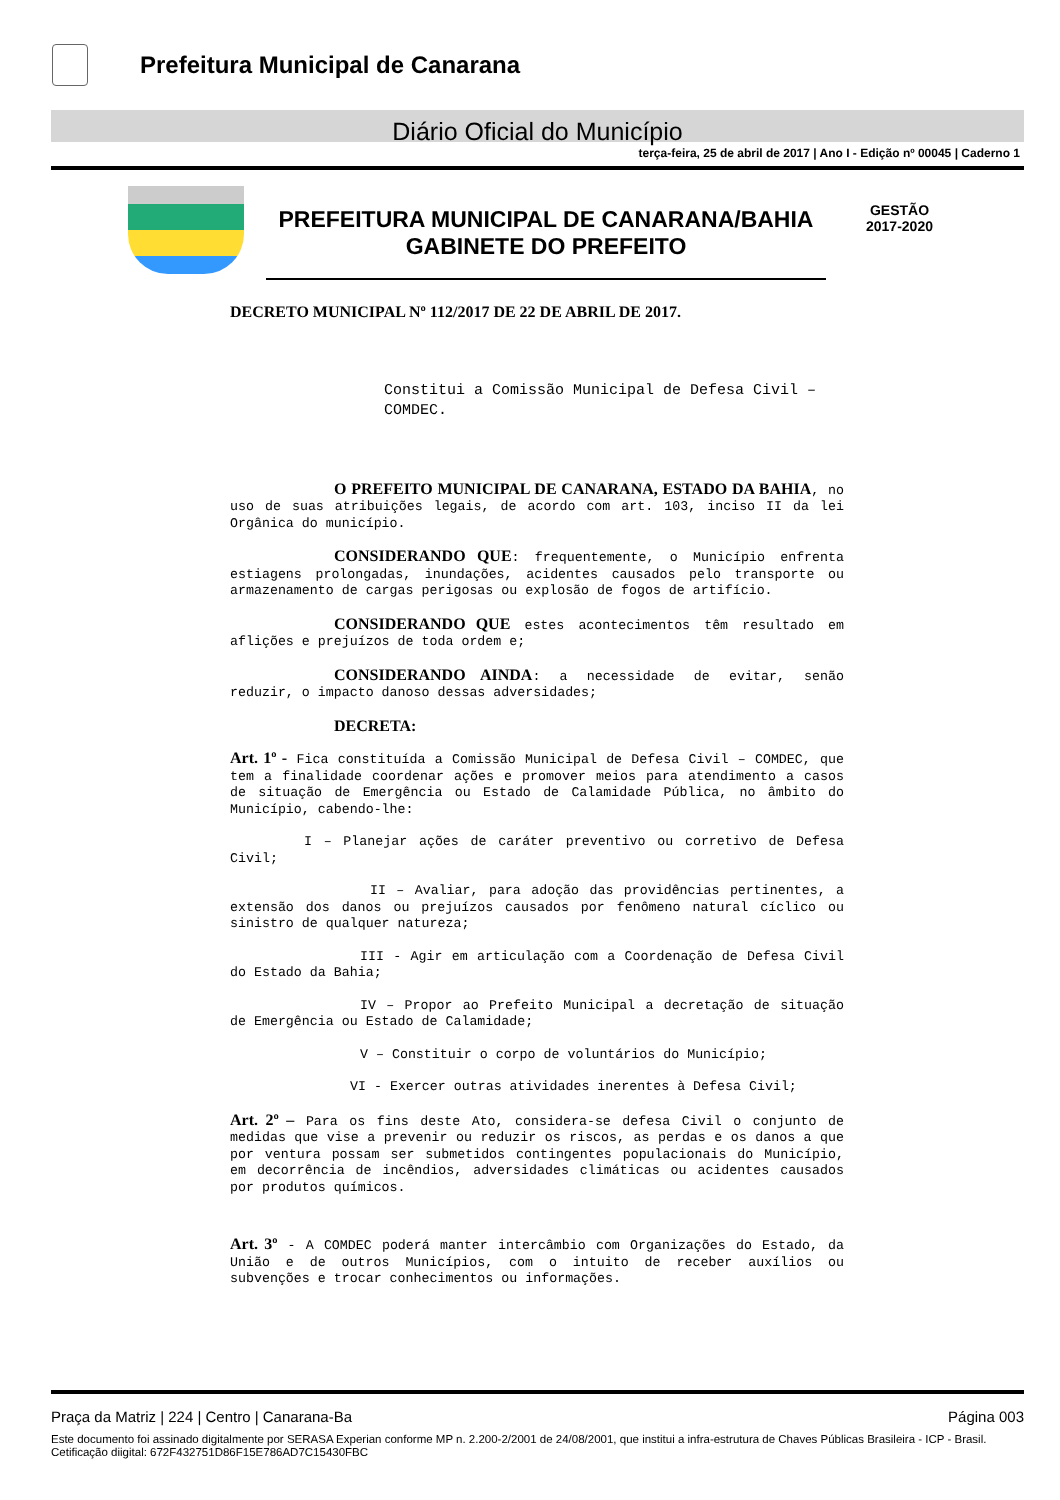Prefeitura Municipal de Canarana
Diário Oficial do Município
terça-feira, 25 de abril de 2017 | Ano I - Edição nº 00045 | Caderno 1
PREFEITURA MUNICIPAL DE CANARANA/BAHIA
GABINETE DO PREFEITO
GESTÃO
2017-2020
DECRETO MUNICIPAL Nº 112/2017 DE 22 DE ABRIL DE 2017.
Constitui a Comissão Municipal de Defesa Civil – COMDEC.
O PREFEITO MUNICIPAL DE CANARANA, ESTADO DA BAHIA, no uso de suas atribuições legais, de acordo com art. 103, inciso II da lei Orgânica do município.
CONSIDERANDO QUE: frequentemente, o Município enfrenta estiagens prolongadas, inundações, acidentes causados pelo transporte ou armazenamento de cargas perigosas ou explosão de fogos de artifício.
CONSIDERANDO QUE estes acontecimentos têm resultado em aflições e prejuízos de toda ordem e;
CONSIDERANDO AINDA: a necessidade de evitar, senão reduzir, o impacto danoso dessas adversidades;
DECRETA:
Art. 1º - Fica constituída a Comissão Municipal de Defesa Civil – COMDEC, que tem a finalidade coordenar ações e promover meios para atendimento a casos de situação de Emergência ou Estado de Calamidade Pública, no âmbito do Município, cabendo-lhe:
I – Planejar ações de caráter preventivo ou corretivo de Defesa Civil;
II – Avaliar, para adoção das providências pertinentes, a extensão dos danos ou prejuízos causados por fenômeno natural cíclico ou sinistro de qualquer natureza;
III - Agir em articulação com a Coordenação de Defesa Civil do Estado da Bahia;
IV – Propor ao Prefeito Municipal a decretação de situação de Emergência ou Estado de Calamidade;
V – Constituir o corpo de voluntários do Município;
VI - Exercer outras atividades inerentes à Defesa Civil;
Art. 2º – Para os fins deste Ato, considera-se defesa Civil o conjunto de medidas que vise a prevenir ou reduzir os riscos, as perdas e os danos a que por ventura possam ser submetidos contingentes populacionais do Município, em decorrência de incêndios, adversidades climáticas ou acidentes causados por produtos químicos.
Art. 3º - A COMDEC poderá manter intercâmbio com Organizações do Estado, da União e de outros Municípios, com o intuito de receber auxílios ou subvenções e trocar conhecimentos ou informações.
Praça da Matriz | 224 | Centro | Canarana-Ba Página 003
Este documento foi assinado digitalmente por SERASA Experian conforme MP n. 2.200-2/2001 de 24/08/2001, que institui a infra-estrutura de Chaves Públicas Brasileira - ICP - Brasil. Cetificação diigital: 672F432751D86F15E786AD7C15430FBC